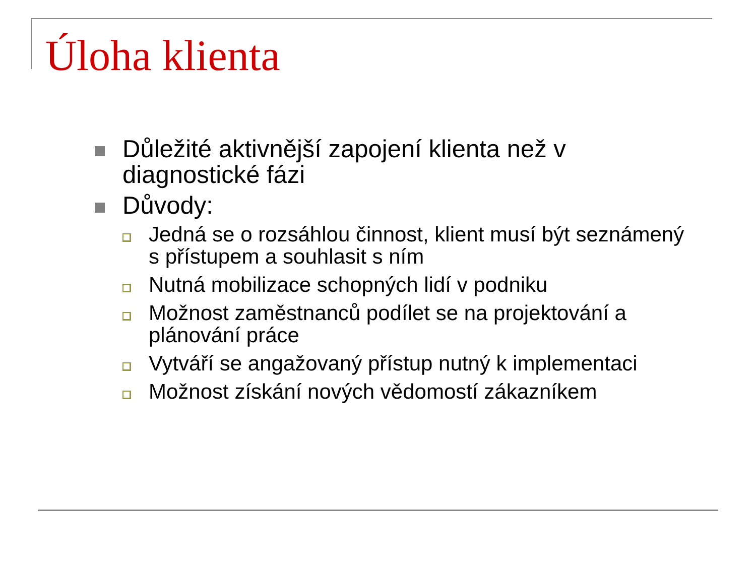Úloha klienta
Důležité aktivnější zapojení klienta než v diagnostické fázi
Důvody:
Jedná se o rozsáhlou činnost, klient musí být seznámený s přístupem a souhlasit s ním
Nutná mobilizace schopných lidí v podniku
Možnost zaměstnanců podílet se na projektování a plánování práce
Vytváří se angažovaný přístup nutný k implementaci
Možnost získání nových vědomostí zákazníkem